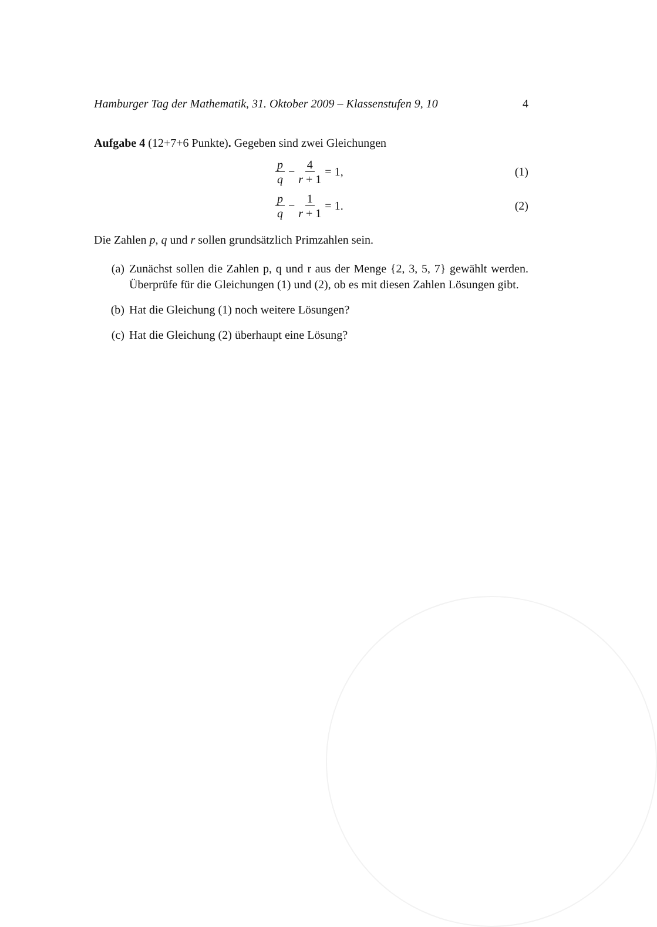Hamburger Tag der Mathematik, 31. Oktober 2009 – Klassenstufen 9, 10 4
Aufgabe 4 (12+7+6 Punkte). Gegeben sind zwei Gleichungen
p q − 4 r + 1 = 1, (1)
p q − 1 r + 1 = 1. (2)
Die Zahlen p, q und r sollen grundsätzlich Primzahlen sein.
(a) Zunächst sollen die Zahlen p, q und r aus der Menge {2, 3, 5, 7} gewählt werden. Überprüfe für die Gleichungen (1) und (2), ob es mit diesen Zahlen Lösungen gibt.
(b) Hat die Gleichung (1) noch weitere Lösungen?
(c) Hat die Gleichung (2) überhaupt eine Lösung?